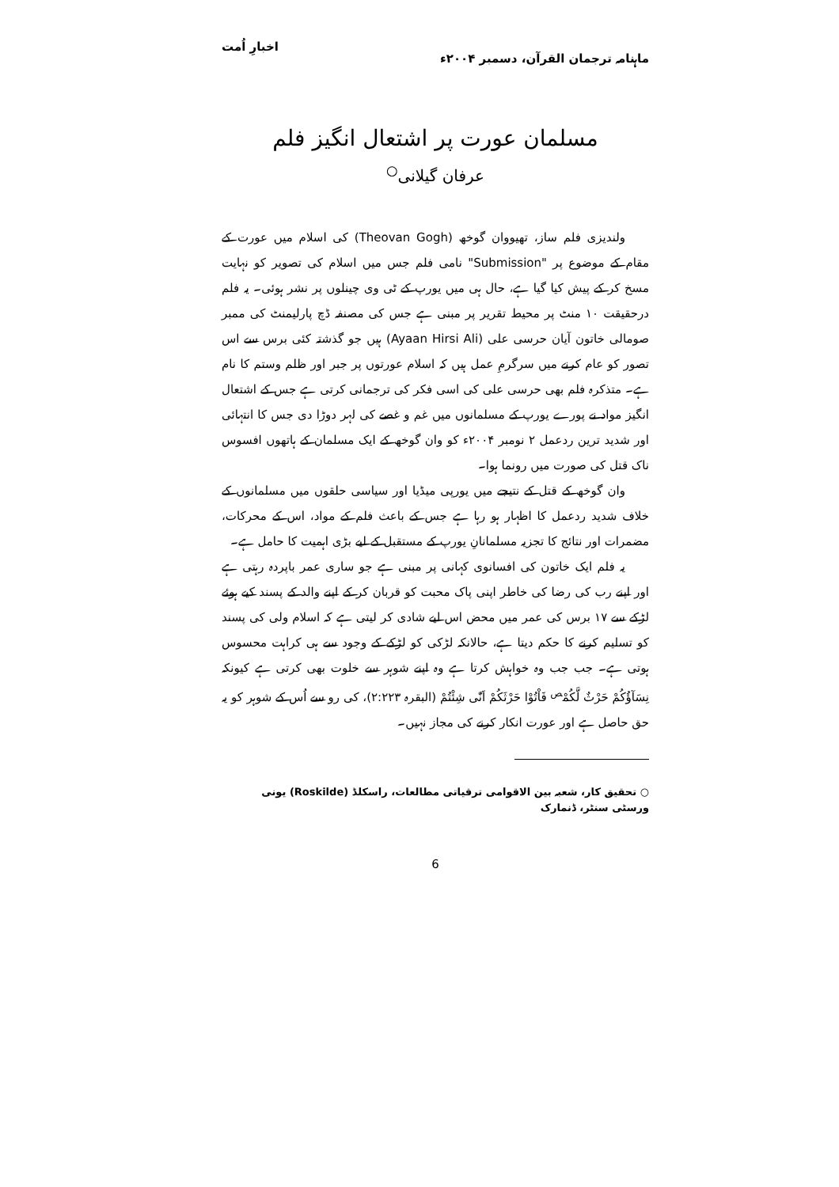ماہنامہ ترجمان القرآن، دسمبر ۲۰۰۴ء اخبارِ اُمت
مسلمان عورت پر اشتعال انگیز فلم
عرفان گیلانی<sup>○</sup>
ولندیزی فلم ساز، تھیووان گوخھ (Theovan Gogh) کی اسلام میں عورت کے مقام کے موضوع پر "Submission" نامی فلم جس میں اسلام کی تصویر کو نہایت مسخ کر کے پیش کیا گیا ہے، حال ہی میں یورپ کے ٹی وی چینلوں پر نشر ہوئی۔ یہ فلم درحقیقت ۱۰ منٹ پر محیط تقریر پر مبنی ہے جس کی مصنفہ ڈچ پارلیمنٹ کی ممبر صومالی خاتون آیان حرسی علی (Ayaan Hirsi Ali) ہیں جو گذشتہ کئی برس سے اس تصور کو عام کرنے میں سرگرمِ عمل ہیں کہ اسلام عورتوں پر جبر اور ظلم وستم کا نام ہے۔ متذکرہ فلم بھی حرسی علی کی اسی فکر کی ترجمانی کرتی ہے جس کے اشتعال انگیز مواد نے پورے یورپ کے مسلمانوں میں غم و غصے کی لہر دوڑا دی جس کا انتہائی اور شدید ترین ردعمل ۲ نومبر ۲۰۰۴ء کو وان گوخھ کے ایک مسلمان کے ہاتھوں افسوس ناک قتل کی صورت میں رونما ہوا۔
وان گوخھ کے قتل کے نتیجے میں یورپی میڈیا اور سیاسی حلقوں میں مسلمانوں کے خلاف شدید ردعمل کا اظہار ہو رہا ہے جس کے باعث فلم کے مواد، اس کے محرکات، مضمرات اور نتائج کا تجزیہ مسلمانانِ یورپ کے مستقبل کے لیے بڑی اہمیت کا حامل ہے۔
یہ فلم ایک خاتون کی افسانوی کہانی پر مبنی ہے جو ساری عمر باپردہ رہتی ہے اور اپنے رب کی رضا کی خاطر اپنی پاک محبت کو قربان کر کے اپنے والد کے پسند کیے ہوئے لڑکے سے ۱۷ برس کی عمر میں محض اس لیے شادی کر لیتی ہے کہ اسلام ولی کی پسند کو تسلیم کرنے کا حکم دیتا ہے، حالانکہ لڑکی کو لڑکے کے وجود سے ہی کراہت محسوس ہوتی ہے۔ جب جب وہ خواہش کرتا ہے وہ اپنے شوہر سے خلوت بھی کرتی ہے کیونکہ نِسَآؤُکُمْ حَرْثٌ لَّکُمْ<sup>ص</sup> فَاْتُوْا حَرْثَکُمْ اَنّٰی شِئْتُمْ (البقرہ ۲:۲۲۳)، کی رو سے اُس کے شوہر کو یہ حق حاصل ہے اور عورت انکار کرنے کی مجاز نہیں۔
○ تحقیق کار، شعبہ بین الاقوامی ترقیاتی مطالعات، راسکلڈ (Roskilde) یونی ورسٹی سنٹر، ڈنمارک
6